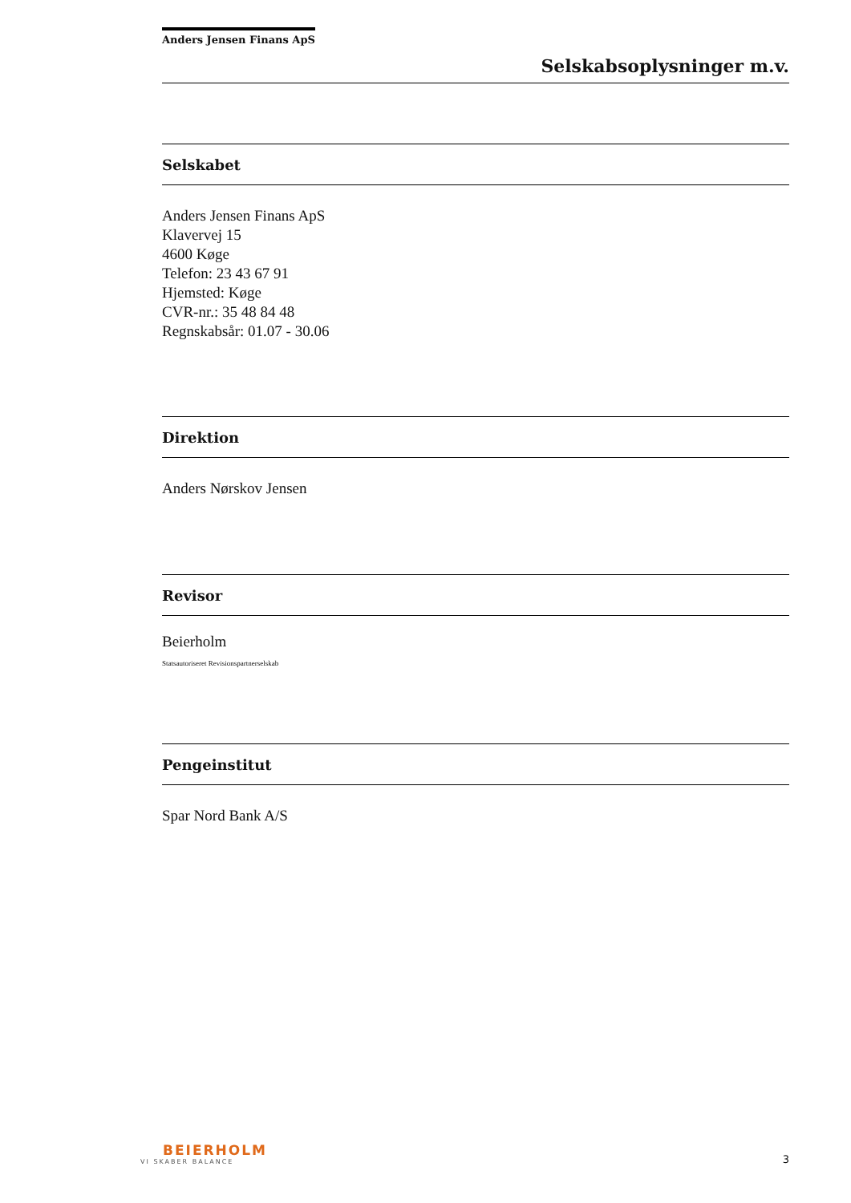Anders Jensen Finans ApS
Selskabsoplysninger m.v.
Selskabet
Anders Jensen Finans ApS
Klavervej 15
4600 Køge
Telefon: 23 43 67 91
Hjemsted: Køge
CVR-nr.: 35 48 84 48
Regnskabsår: 01.07 - 30.06
Direktion
Anders Nørskov Jensen
Revisor
Beierholm
Statsautoriseret Revisionspartnerselskab
Pengeinstitut
Spar Nord Bank A/S
BEIERHOLM
VI SKABER BALANCE
3